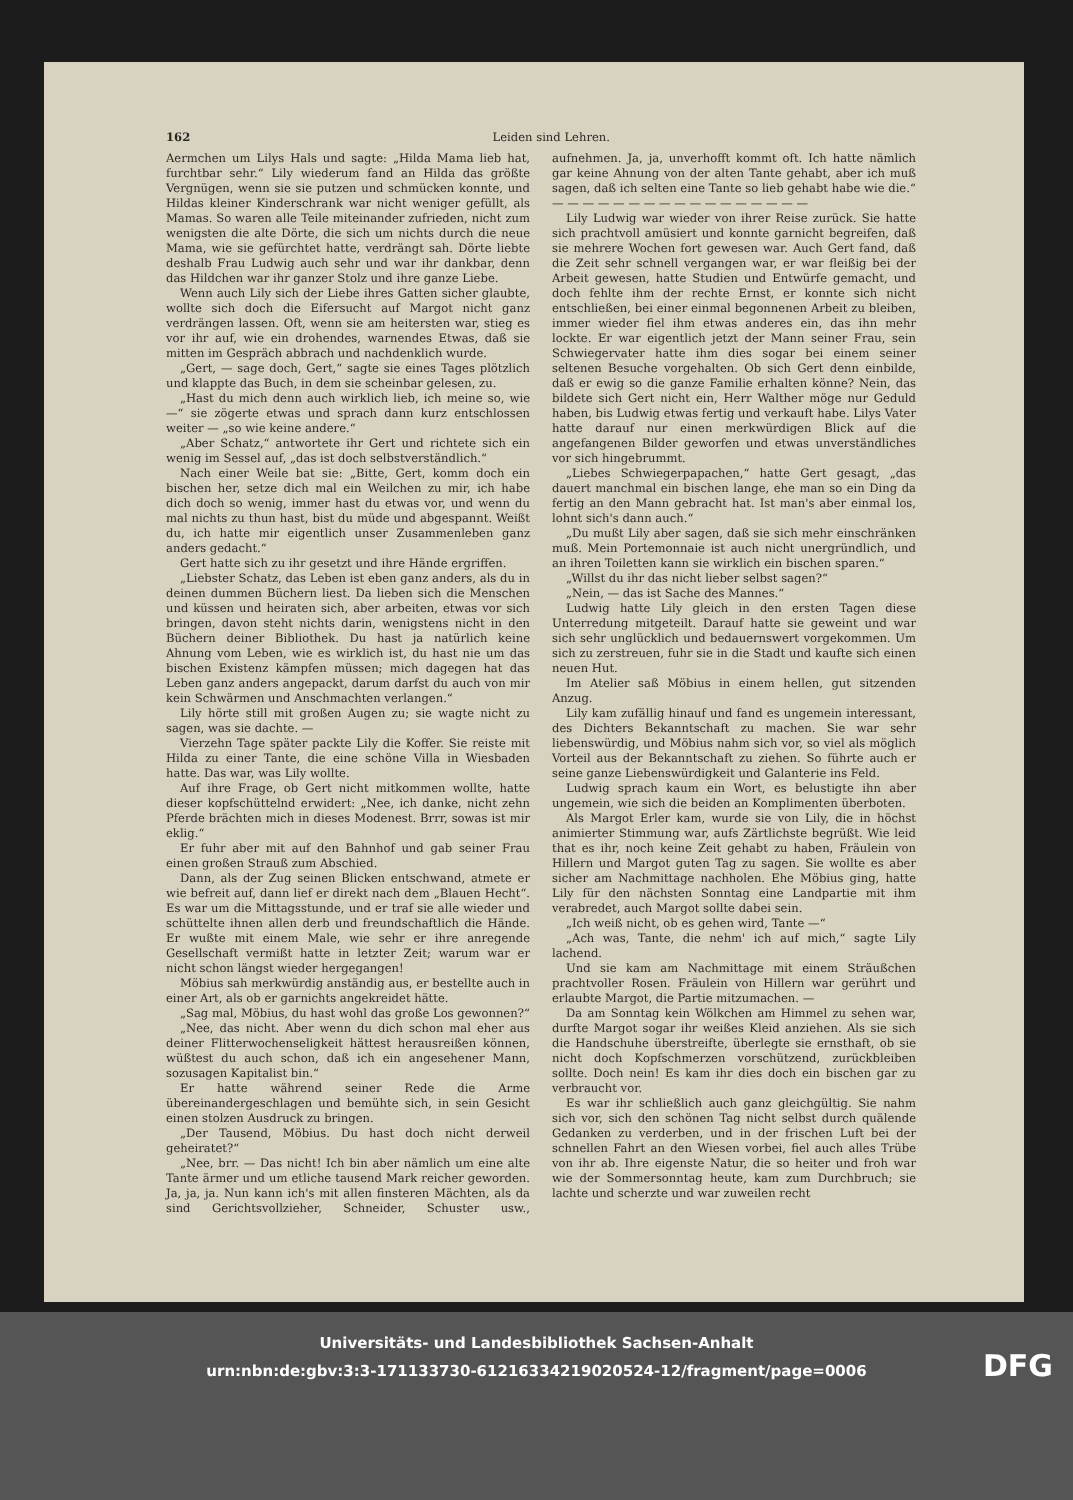162 Leiden sind Lehren..
Aermchen um Lilys Hals und sagte: „Hilda Mama lieb hat, furchtbar sehr.“ Lily wiederum fand an Hilda das größte Vergnügen, wenn sie sie putzen und schmücken konnte, und Hildas kleiner Kinderschrank war nicht weniger gefüllt, als Mamas. So waren alle Teile miteinander zufrieden, nicht zum wenigsten die alte Dörte, die sich um nichts durch die neue Mama, wie sie gefürchtet hatte, verdrängt sah. Dörte liebte deshalb Frau Ludwig auch sehr und war ihr dankbar, denn das Hildchen war ihr ganzer Stolz und ihre ganze Liebe.
Wenn auch Lily sich der Liebe ihres Gatten sicher glaubte, wollte sich doch die Eifersucht auf Margot nicht ganz verdrängen lassen. Oft, wenn sie am heitersten war, stieg es vor ihr auf, wie ein drohendes, warnendes Etwas, daß sie mitten im Gespräch abbrach und nachdenklich wurde.
„Gert, — sage doch, Gert,“ sagte sie eines Tages plötzlich und klappte das Buch, in dem sie scheinbar gelesen, zu.
„Hast du mich denn auch wirklich lieb, ich meine so, wie —“ sie zögerte etwas und sprach dann kurz entschlossen weiter — „so wie keine andere.“
„Aber Schatz,“ antwortete ihr Gert und richtete sich ein wenig im Sessel auf, „das ist doch selbstverständlich.“
Nach einer Weile bat sie: „Bitte, Gert, komm doch ein bischen her, setze dich mal ein Weilchen zu mir, ich habe dich doch so wenig, immer hast du etwas vor, und wenn du mal nichts zu thun hast, bist du müde und abgespannt. Weißt du, ich hatte mir eigentlich unser Zusammenleben ganz anders gedacht.“
Gert hatte sich zu ihr gesetzt und ihre Hände ergriffen.
„Liebster Schatz, das Leben ist eben ganz anders, als du in deinen dummen Büchern liest. Da lieben sich die Menschen und küssen und heiraten sich, aber arbeiten, etwas vor sich bringen, davon steht nichts darin, wenigstens nicht in den Büchern deiner Bibliothek. Du hast ja natürlich keine Ahnung vom Leben, wie es wirklich ist, du hast nie um das bischen Existenz kämpfen müssen; mich dagegen hat das Leben ganz anders angepackt, darum darfst du auch von mir kein Schwärmen und Anschmachten verlangen.“
Lily hörte still mit großen Augen zu; sie wagte nicht zu sagen, was sie dachte. —
Vierzehn Tage später packte Lily die Koffer. Sie reiste mit Hilda zu einer Tante, die eine schöne Villa in Wiesbaden hatte. Das war, was Lily wollte.
Auf ihre Frage, ob Gert nicht mitkommen wollte, hatte dieser kopfschüttelnd erwidert: „Nee, ich danke, nicht zehn Pferde brächten mich in dieses Modenest. Brrr, sowas ist mir eklig.“
Er fuhr aber mit auf den Bahnhof und gab seiner Frau einen großen Strauß zum Abschied.
Dann, als der Zug seinen Blicken entschwand, atmete er wie befreit auf, dann lief er direkt nach dem „Blauen Hecht“. Es war um die Mittagsstunde, und er traf sie alle wieder und schüttelte ihnen allen derb und freundschaftlich die Hände. Er wußte mit einem Male, wie sehr er ihre anregende Gesellschaft vermißt hatte in letzter Zeit; warum war er nicht schon längst wieder hergegangen!
Möbius sah merkwürdig anständig aus, er bestellte auch in einer Art, als ob er garnichts angekreidet hätte.
„Sag mal, Möbius, du hast wohl das große Los gewonnen?“
„Nee, das nicht. Aber wenn du dich schon mal eher aus deiner Flitterwochenseligkeit hättest herausreißen können, wüßtest du auch schon, daß ich ein angesehener Mann, sozusagen Kapitalist bin.“
Er hatte während seiner Rede die Arme übereinandergeschlagen und bemühte sich, in sein Gesicht einen stolzen Ausdruck zu bringen.
„Der Tausend, Möbius. Du hast doch nicht derweil geheiratet?“
„Nee, brr. — Das nicht! Ich bin aber nämlich um eine alte Tante ärmer und um etliche tausend Mark reicher geworden. Ja, ja, ja. Nun kann ich's mit allen finsteren Mächten, als da sind Gerichtsvollzieher, Schneider, Schuster usw., aufnehmen. Ja, ja, unverhofft kommt oft. Ich hatte nämlich gar keine Ahnung von der alten Tante gehabt, aber ich muß sagen, daß ich selten eine Tante so lieb gehabt habe wie die.“
— — — — — — — — — — — — — — — — —
Lily Ludwig war wieder von ihrer Reise zurück. Sie hatte sich prachtvoll amüsiert und konnte garnicht begreifen, daß sie mehrere Wochen fort gewesen war. Auch Gert fand, daß die Zeit sehr schnell vergangen war, er war fleißig bei der Arbeit gewesen, hatte Studien und Entwürfe gemacht, und doch fehlte ihm der rechte Ernst, er konnte sich nicht entschließen, bei einer einmal begonnenen Arbeit zu bleiben, immer wieder fiel ihm etwas anderes ein, das ihn mehr lockte. Er war eigentlich jetzt der Mann seiner Frau, sein Schwiegervater hatte ihm dies sogar bei einem seiner seltenen Besuche vorgehalten. Ob sich Gert denn einbilde, daß er ewig so die ganze Familie erhalten könne? Nein, das bildete sich Gert nicht ein, Herr Walther möge nur Geduld haben, bis Ludwig etwas fertig und verkauft habe. Lilys Vater hatte darauf nur einen merkwürdigen Blick auf die angefangenen Bilder geworfen und etwas unverständliches vor sich hingebrummt.
„Liebes Schwiegerpapachen,“ hatte Gert gesagt, „das dauert manchmal ein bischen lange, ehe man so ein Ding da fertig an den Mann gebracht hat. Ist man's aber einmal los, lohnt sich's dann auch.“
„Du mußt Lily aber sagen, daß sie sich mehr einschränken muß. Mein Portemonnaie ist auch nicht unergründlich, und an ihren Toiletten kann sie wirklich ein bischen sparen.“
„Willst du ihr das nicht lieber selbst sagen?“
„Nein, — das ist Sache des Mannes.“
Ludwig hatte Lily gleich in den ersten Tagen diese Unterredung mitgeteilt. Darauf hatte sie geweint und war sich sehr unglücklich und bedauernswert vorgekommen. Um sich zu zerstreuen, fuhr sie in die Stadt und kaufte sich einen neuen Hut.
Im Atelier saß Möbius in einem hellen, gut sitzenden Anzug.
Lily kam zufällig hinauf und fand es ungemein interessant, des Dichters Bekanntschaft zu machen. Sie war sehr liebenswürdig, und Möbius nahm sich vor, so viel als möglich Vorteil aus der Bekanntschaft zu ziehen. So führte auch er seine ganze Liebenswürdigkeit und Galanterie ins Feld.
Ludwig sprach kaum ein Wort, es belustigte ihn aber ungemein, wie sich die beiden an Komplimenten überboten.
Als Margot Erler kam, wurde sie von Lily, die in höchst animierter Stimmung war, aufs Zärtlichste begrüßt. Wie leid that es ihr, noch keine Zeit gehabt zu haben, Fräulein von Hillern und Margot guten Tag zu sagen. Sie wollte es aber sicher am Nachmittage nachholen. Ehe Möbius ging, hatte Lily für den nächsten Sonntag eine Landpartie mit ihm verabredet, auch Margot sollte dabei sein.
„Ich weiß nicht, ob es gehen wird, Tante —“
„Ach was, Tante, die nehm' ich auf mich,“ sagte Lily lachend.
Und sie kam am Nachmittage mit einem Sträußchen prachtvoller Rosen. Fräulein von Hillern war gerührt und erlaubte Margot, die Partie mitzumachen. —
Da am Sonntag kein Wölkchen am Himmel zu sehen war, durfte Margot sogar ihr weißes Kleid anziehen. Als sie sich die Handschuhe überstreifte, überlegte sie ernsthaft, ob sie nicht doch Kopfschmerzen vorschützend, zurückbleiben sollte. Doch nein! Es kam ihr dies doch ein bischen gar zu verbraucht vor.
Es war ihr schließlich auch ganz gleichgültig. Sie nahm sich vor, sich den schönen Tag nicht selbst durch quälende Gedanken zu verderben, und in der frischen Luft bei der schnellen Fahrt an den Wiesen vorbei, fiel auch alles Trübe von ihr ab. Ihre eigenste Natur, die so heiter und froh war wie der Sommersonntag heute, kam zum Durchbruch; sie lachte und scherzte und war zuweilen recht
Universitäts- und Landesbibliothek Sachsen-Anhalt
urn:nbn:de:gbv:3:3-171133730-61216334219020524-12/fragment/page=0006
DFG